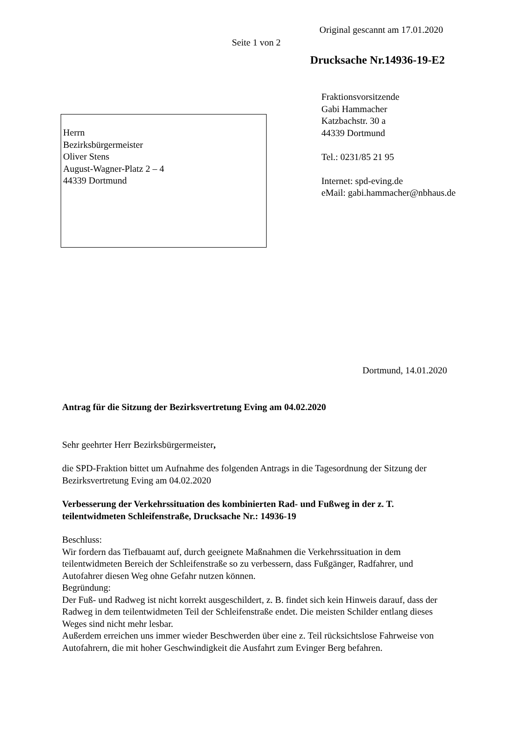Original gescannt am 17.01.2020
Seite 1 von 2
Drucksache Nr.14936-19-E2
Fraktionsvorsitzende
Gabi Hammacher
Katzbachstr. 30 a
44339 Dortmund
Tel.: 0231/85 21 95
Internet: spd-eving.de
eMail: gabi.hammacher@nbhaus.de
Herrn
Bezirksbürgermeister
Oliver Stens
August-Wagner-Platz 2 – 4
44339 Dortmund
Dortmund, 14.01.2020
Antrag für die Sitzung der Bezirksvertretung Eving am 04.02.2020
Sehr geehrter Herr Bezirksbürgermeister,
die SPD-Fraktion bittet um Aufnahme des folgenden Antrags in die Tagesordnung der Sitzung der Bezirksvertretung Eving am 04.02.2020
Verbesserung der Verkehrssituation des kombinierten Rad- und Fußweg in der z. T. teilentwidmeten Schleifenstraße, Drucksache Nr.: 14936-19
Beschluss:
Wir fordern das Tiefbauamt auf, durch geeignete Maßnahmen die Verkehrssituation in dem teilentwidmeten Bereich der Schleifenstraße so zu verbessern, dass Fußgänger, Radfahrer, und Autofahrer diesen Weg ohne Gefahr nutzen können.
Begründung:
Der Fuß- und Radweg ist nicht korrekt ausgeschildert, z. B. findet sich kein Hinweis darauf, dass der Radweg in dem teilentwidmeten Teil der Schleifenstraße endet. Die meisten Schilder entlang dieses Weges sind nicht mehr lesbar.
Außerdem erreichen uns immer wieder Beschwerden über eine z. Teil rücksichtslose Fahrweise von Autofahrern, die mit hoher Geschwindigkeit die Ausfahrt zum Evinger Berg befahren.